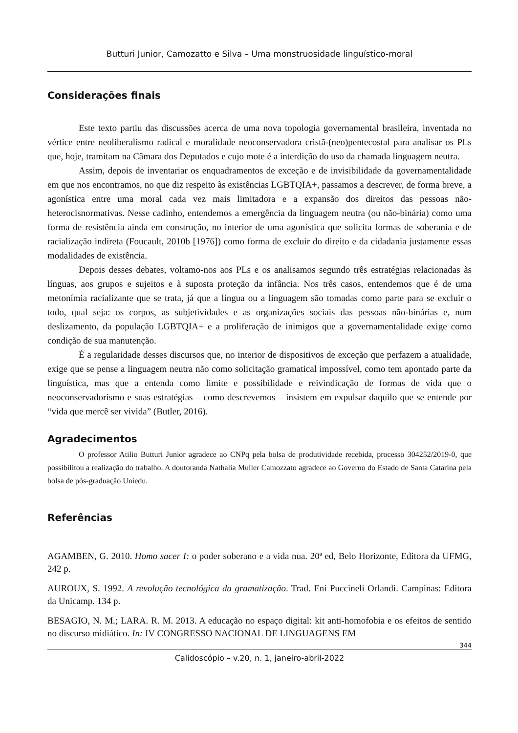Butturi Junior, Camozatto e Silva – Uma monstruosidade linguístico-moral
Considerações finais
Este texto partiu das discussões acerca de uma nova topologia governamental brasileira, inventada no vértice entre neoliberalismo radical e moralidade neoconservadora cristã-(neo)pentecostal para analisar os PLs que, hoje, tramitam na Câmara dos Deputados e cujo mote é a interdição do uso da chamada linguagem neutra.
Assim, depois de inventariar os enquadramentos de exceção e de invisibilidade da governamentalidade em que nos encontramos, no que diz respeito às existências LGBTQIA+, passamos a descrever, de forma breve, a agonística entre uma moral cada vez mais limitadora e a expansão dos direitos das pessoas não-heterocisnormativas. Nesse cadinho, entendemos a emergência da linguagem neutra (ou não-binária) como uma forma de resistência ainda em construção, no interior de uma agonística que solicita formas de soberania e de racialização indireta (Foucault, 2010b [1976]) como forma de excluir do direito e da cidadania justamente essas modalidades de existência.
Depois desses debates, voltamo-nos aos PLs e os analisamos segundo três estratégias relacionadas às línguas, aos grupos e sujeitos e à suposta proteção da infância. Nos três casos, entendemos que é de uma metonímia racializante que se trata, já que a língua ou a linguagem são tomadas como parte para se excluir o todo, qual seja: os corpos, as subjetividades e as organizações sociais das pessoas não-binárias e, num deslizamento, da população LGBTQIA+ e a proliferação de inimigos que a governamentalidade exige como condição de sua manutenção.
É a regularidade desses discursos que, no interior de dispositivos de exceção que perfazem a atualidade, exige que se pense a linguagem neutra não como solicitação gramatical impossível, como tem apontado parte da linguística, mas que a entenda como limite e possibilidade e reivindicação de formas de vida que o neoconservadorismo e suas estratégias – como descrevemos – insistem em expulsar daquilo que se entende por “vida que mercê ser vivida” (Butler, 2016).
Agradecimentos
O professor Atilio Butturi Junior agradece ao CNPq pela bolsa de produtividade recebida, processo 304252/2019-0, que possibilitou a realização do trabalho. A doutoranda Nathalia Muller Camozzato agradece ao Governo do Estado de Santa Catarina pela bolsa de pós-graduação Uniedu.
Referências
AGAMBEN, G. 2010. Homo sacer I: o poder soberano e a vida nua. 20ª ed, Belo Horizonte, Editora da UFMG, 242 p.
AUROUX, S. 1992. A revolução tecnológica da gramatização. Trad. Eni Puccineli Orlandi. Campinas: Editora da Unicamp. 134 p.
BESAGIO, N. M.; LARA. R. M. 2013. A educação no espaço digital: kit anti-homofobia e os efeitos de sentido no discurso midiático. In: IV CONGRESSO NACIONAL DE LINGUAGENS EM
344
Calidoscópio – v.20, n. 1, janeiro-abril-2022